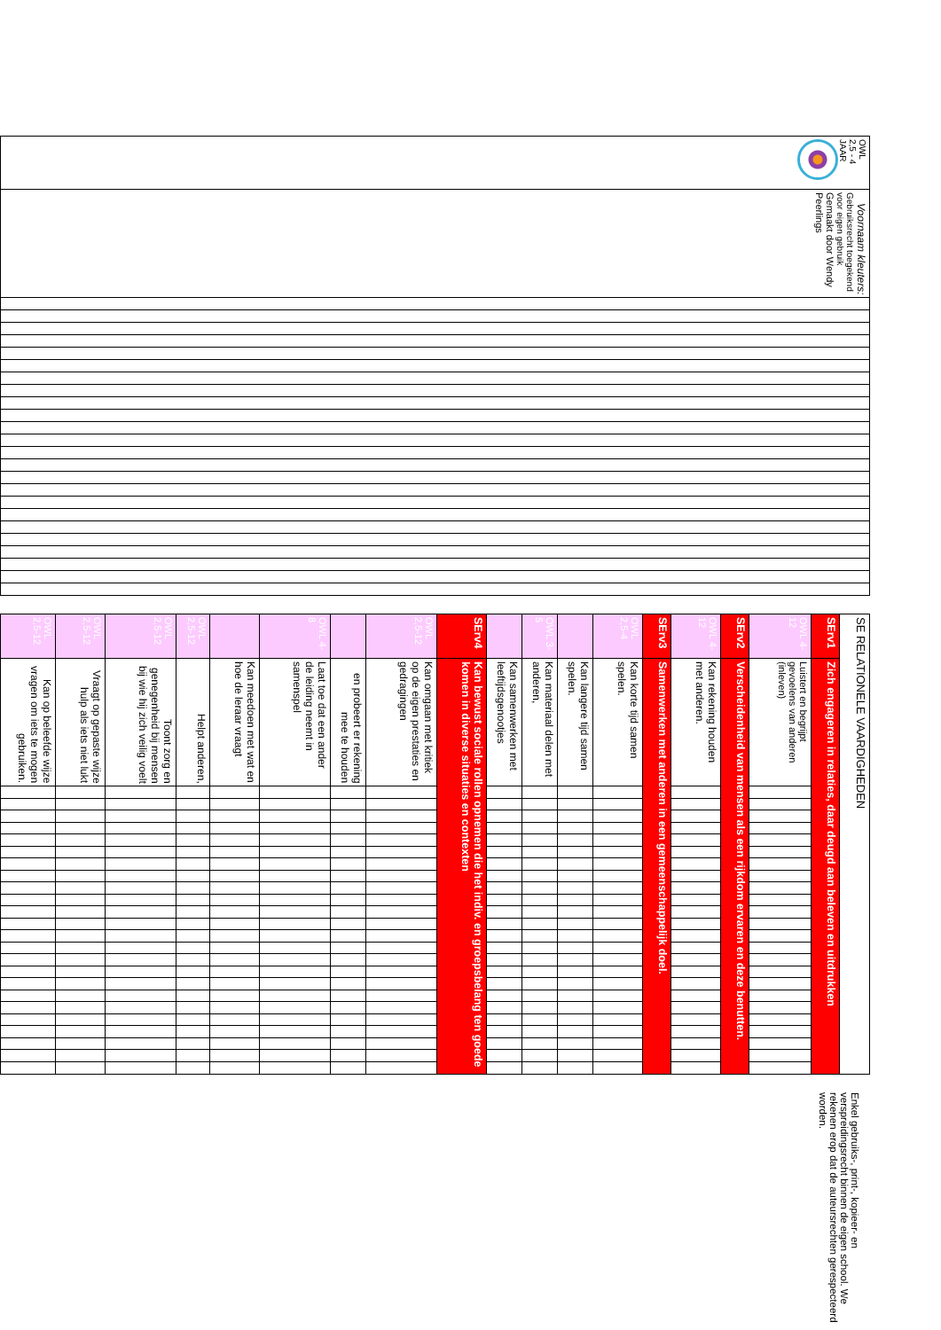| OWL 2,5 - 4 JAAR | Voornaam kleuters: Gebruiksrecht toegekend voor eigen gebruik Gemaakt door Wendy Peerlings | | | | | | | | | | | | | | | | | | | | | | | | |
| SE RELATIONELE VAARDIGHEDEN | | | | | | | | | | | | | | | | | | | | | | | | | |
| SErv1 | Zich engageren in relaties, daar deugd aan beleven en uitdrukken | | | | | | | | | | | | | | | | | | | | | | | | |
| OWL 4-12 | Luistert en begrijpt gevoelens van anderen (inleven) | | | | | | | | | | | | | | | | | | | | | | | | |
| SErv2 | Verscheidenheid van mensen als een rijkdom ervaren en deze benutten. | | | | | | | | | | | | | | | | | | | | | | | | |
| OWL 4-12 | Kan rekening houden met anderen. | | | | | | | | | | | | | | | | | | | | | | | | |
| SErv3 | Samenwerken met anderen in een gemeenschappelijk doel. | | | | | | | | | | | | | | | | | | | | | | | | |
| OWL 2,5-4 | Kan korte tijd samen spelen. | | | | | | | | | | | | | | | | | | | | | | | | |
| | Kan langere tijd samen spelen. | | | | | | | | | | | | | | | | | | | | | | | | |
| OWL 3-5 | Kan materiaal delen met anderen, | | | | | | | | | | | | | | | | | | | | | | | | |
| | Kan samenwerken met leeftijdsgenootjes | | | | | | | | | | | | | | | | | | | | | | | | |
| SErv4 | Kan bewust sociale rollen opnemen die het indiv. en groepsbelang ten goede komen in diverse situaties en contexten | | | | | | | | | | | | | | | | | | | | | | | | |
| OWL 2,5-12 | Kan omgaan met kritiek op de eigen prestaties en gedragingen | | | | | | | | | | | | | | | | | | | | | | | | |
| | en probeert er rekening mee te houden | | | | | | | | | | | | | | | | | | | | | | | | |
| OWL 4-8 | Laat toe dat een ander de leiding neemt in samenspel | | | | | | | | | | | | | | | | | | | | | | | | |
| | Kan meedoen met wat en hoe de leraar vraagt | | | | | | | | | | | | | | | | | | | | | | | | |
| OWL 2,5-12 | Helpt anderen, | | | | | | | | | | | | | | | | | | | | | | | | |
| OWL 2,5-12 | Toont zorg en genegenheid bij mensen bij wie hij zich veilig voelt | | | | | | | | | | | | | | | | | | | | | | | | |
| OWL 2,5-12 | Vraagt op gepaste wijze hulp als iets niet lukt | | | | | | | | | | | | | | | | | | | | | | | | |
| OWL 2,5-12 | Kan op beleefde wijze vragen om iets te mogen gebruiken. | | | | | | | | | | | | | | | | | | | | | | | | |
Enkel gebruiks-, print-, kopieer- en verspreidingsrecht binnen de eigen school. We rekenen erop dat de auteursrechten gerespecteerd worden.